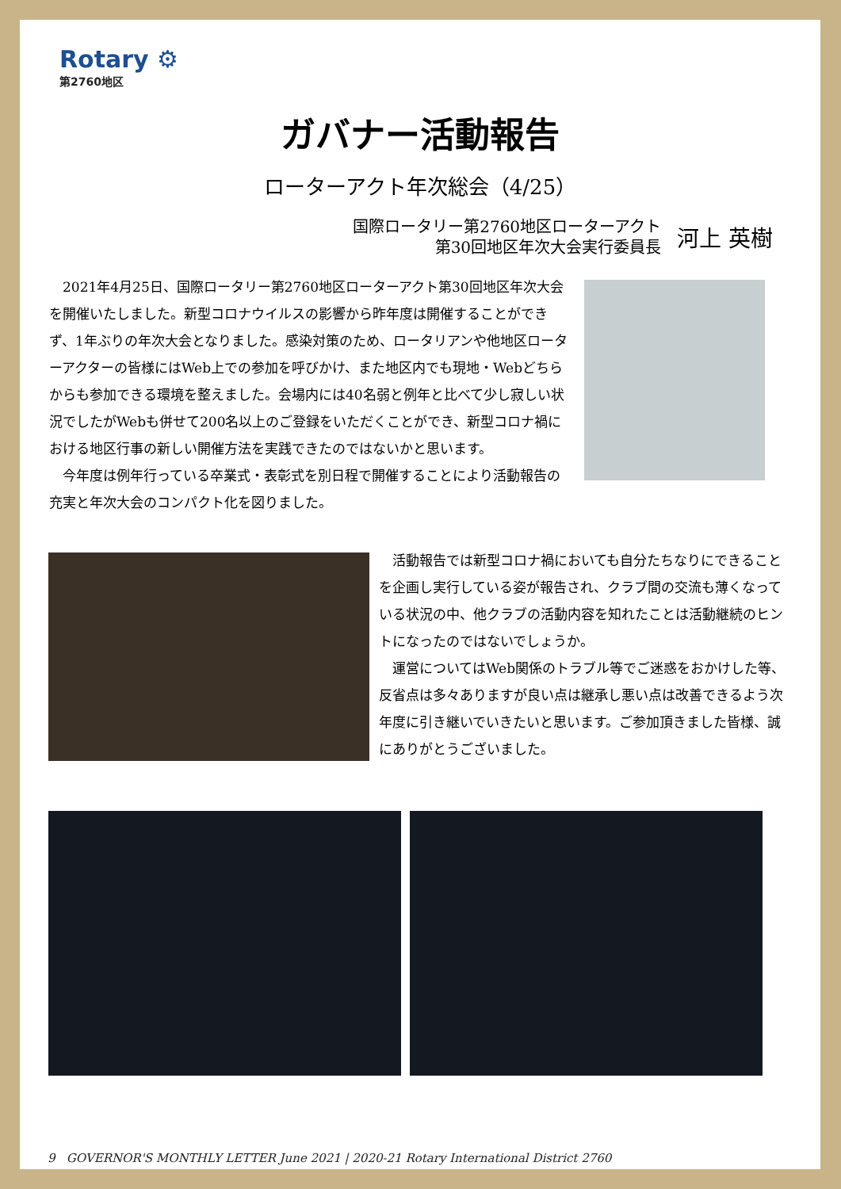Rotary ⚙
第2760地区
ガバナー活動報告
ローターアクト年次総会（4/25）
国際ロータリー第2760地区ローターアクト
第30回地区年次大会実行委員長
河上 英樹
2021年4月25日、国際ロータリー第2760地区ローターアクト第30回地区年次大会を開催いたしました。新型コロナウイルスの影響から昨年度は開催することができず、1年ぶりの年次大会となりました。感染対策のため、ロータリアンや他地区ローターアクターの皆様にはWeb上での参加を呼びかけ、また地区内でも現地・Webどちらからも参加できる環境を整えました。会場内には40名弱と例年と比べて少し寂しい状況でしたがWebも併せて200名以上のご登録をいただくことができ、新型コロナ禍における地区行事の新しい開催方法を実践できたのではないかと思います。
今年度は例年行っている卒業式・表彰式を別日程で開催することにより活動報告の充実と年次大会のコンパクト化を図りました。
活動報告では新型コロナ禍においても自分たちなりにできることを企画し実行している姿が報告され、クラブ間の交流も薄くなっている状況の中、他クラブの活動内容を知れたことは活動継続のヒントになったのではないでしょうか。
運営についてはWeb関係のトラブル等でご迷惑をおかけした等、反省点は多々ありますが良い点は継承し悪い点は改善できるよう次年度に引き継いでいきたいと思います。ご参加頂きました皆様、誠にありがとうございました。
9 GOVERNOR'S MONTHLY LETTER June 2021 | 2020-21 Rotary International District 2760